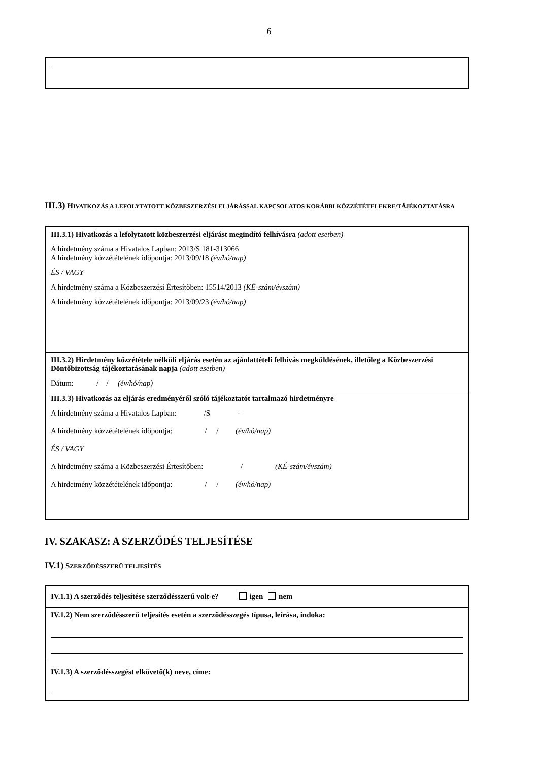6
III.3) HIVATKOZÁS A LEFOLYTATOTT KÖZBESZERZÉSI ELJÁRÁSSAL KAPCSOLATOS KORÁBBI KÖZZÉTÉTELEKRE/TÁJÉKOZTATÁSRA
III.3.1) Hivatkozás a lefolytatott közbeszerzési eljárást megindító felhívásra (adott esetben)
A hirdetmény száma a Hivatalos Lapban: 2013/S 181-313066
A hirdetmény közzétételének időpontja: 2013/09/18 (év/hó/nap)
ÉS / VAGY
A hirdetmény száma a Közbeszerzési Értesítőben: 15514/2013 (KÉ-szám/évszám)
A hirdetmény közzétételének időpontja: 2013/09/23 (év/hó/nap)
III.3.2) Hirdetmény közzététele nélküli eljárás esetén az ajánlattételi felhívás megküldésének, illetőleg a Közbeszerzési Döntőbizottság tájékoztatásának napja (adott esetben)
Dátum: / / (év/hó/nap)
III.3.3) Hivatkozás az eljárás eredményéről szóló tájékoztatót tartalmazó hirdetményre
A hirdetmény száma a Hivatalos Lapban: /S -
A hirdetmény közzétételének időpontja: / / (év/hó/nap)
ÉS / VAGY
A hirdetmény száma a Közbeszerzési Értesítőben: / (KÉ-szám/évszám)
A hirdetmény közzétételének időpontja: / / (év/hó/nap)
IV. SZAKASZ: A SZERZŐDÉS TELJESÍTÉSE
IV.1) SZERZŐDÉSSZERŰ TELJESÍTÉS
IV.1.1) A szerződés teljesítése szerződésszerű volt-e? igen nem
IV.1.2) Nem szerződésszerű teljesítés esetén a szerződésszegés típusa, leírása, indoka:
IV.1.3) A szerződésszegést elkövető(k) neve, címe: